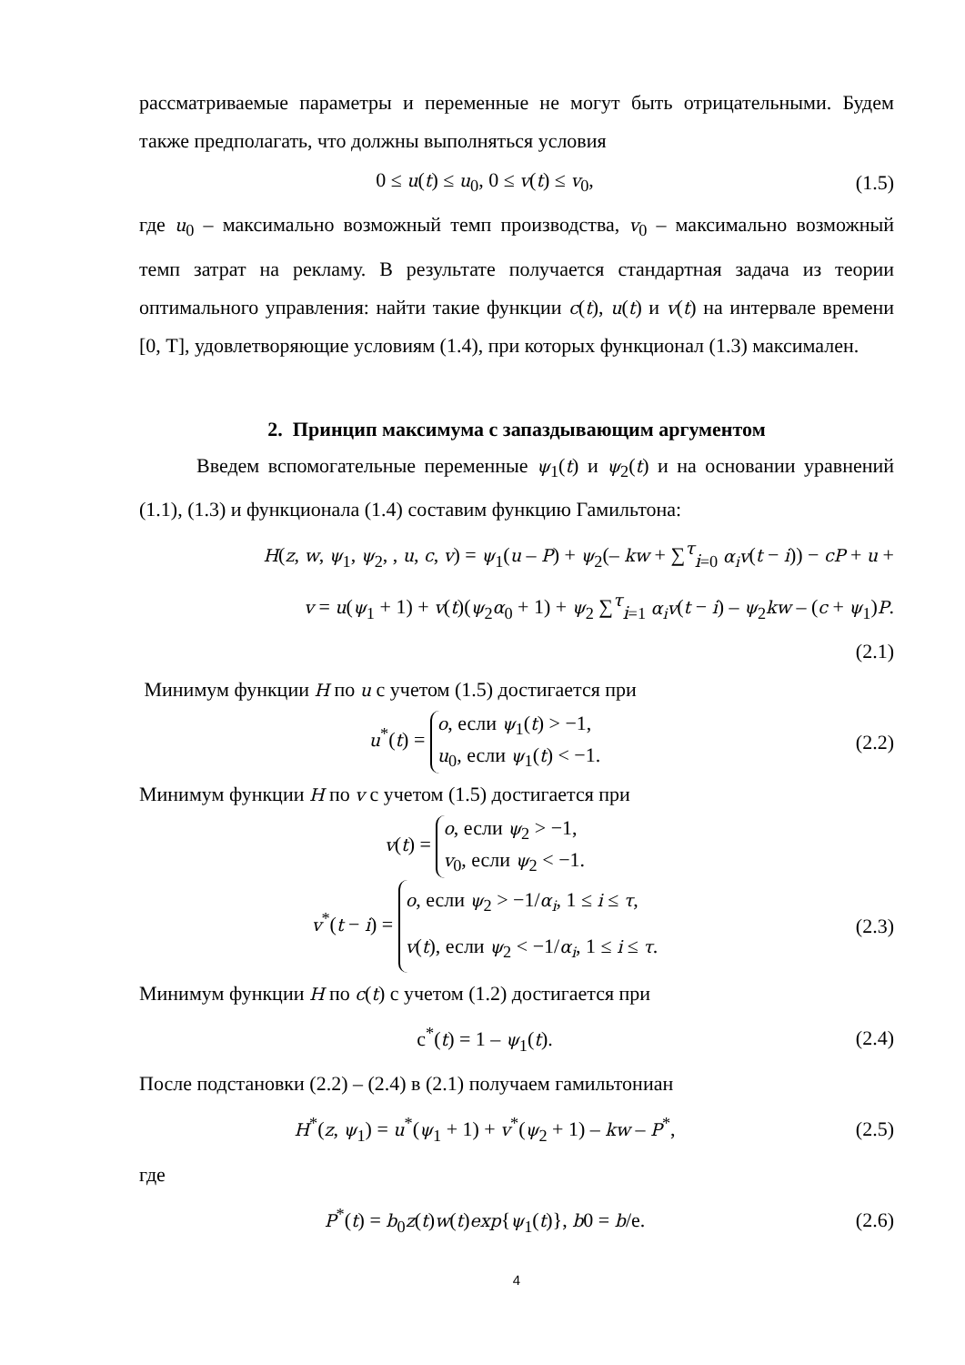рассматриваемые параметры и переменные не могут быть отрицательными. Будем также предполагать, что должны выполняться условия
0 ≤ u(t) ≤ u<sub>0</sub>, 0 ≤ v(t) ≤ v<sub>0</sub>, (1.5)
где u<sub>0</sub> – максимально возможный темп производства, v<sub>0</sub> – максимально возможный темп затрат на рекламу. В результате получается стандартная задача из теории оптимального управления: найти такие функции c(t), u(t) и v(t) на интервале времени [0, T], удовлетворяющие условиям (1.4), при которых функционал (1.3) максимален.
2. Принцип максимума с запаздывающим аргументом
Введем вспомогательные переменные ψ<sub>1</sub>(t) и ψ<sub>2</sub>(t) и на основании уравнений (1.1), (1.3) и функционала (1.4) составим функцию Гамильтона:
H(z, w, ψ<sub>1</sub>, ψ<sub>2</sub>, , u, c, v) = ψ<sub>1</sub>(u – P) + ψ<sub>2</sub>(– kw + ∑<sup>τ</sup><sub>i=0</sub> α<sub>i</sub>v(t − i)) − cP + u +
v = u(ψ<sub>1</sub> + 1) + v(t)(ψ<sub>2</sub>α<sub>0</sub> + 1) + ψ<sub>2</sub> ∑<sup>τ</sup><sub>i=1</sub> α<sub>i</sub>v(t − i) – ψ<sub>2</sub>kw – (c + ψ<sub>1</sub>)P.
(2.1)
Минимум функции H по u с учетом (1.5) достигается при
u<sup>*</sup>(t) = o, если ψ<sub>1</sub>(t) > −1,
u<sub>0</sub>, если ψ<sub>1</sub>(t) < −1.
(2.2)
Минимум функции H по v с учетом (1.5) достигается при
v(t) = o, если ψ<sub>2</sub> > −1,
v<sub>0</sub>, если ψ<sub>2</sub> < −1.
v<sup>*</sup>(t − i) = o, если ψ<sub>2</sub> > −1/α<sub>i</sub>, 1 ≤ i ≤ τ,
v(t), если ψ<sub>2</sub> < −1/α<sub>i</sub>, 1 ≤ i ≤ τ.
(2.3)
Минимум функции H по c(t) с учетом (1.2) достигается при
c<sup>*</sup>(t) = 1 – ψ<sub>1</sub>(t). (2.4)
После подстановки (2.2) – (2.4) в (2.1) получаем гамильтониан
H<sup>*</sup>(z, ψ<sub>1</sub>) = u<sup>*</sup>(ψ<sub>1</sub> + 1) + v<sup>*</sup>(ψ<sub>2</sub> + 1) – kw – P<sup>*</sup>,
(2.5)
где
P<sup>*</sup>(t) = b<sub>0</sub>z(t)w(t)exp{ψ<sub>1</sub>(t)}, b0 = b/e.
(2.6)
4